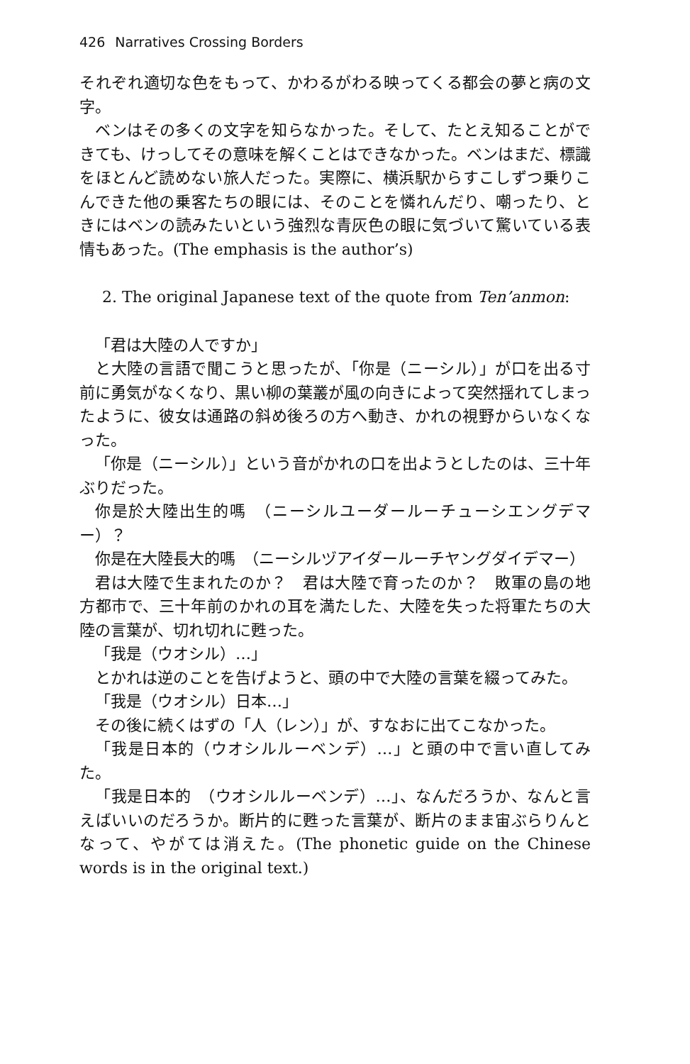426 Narratives Crossing Borders
それぞれ適切な色をもって、かわるがわる映ってくる都会の夢と病の文字。
ベンはその多くの文字を知らなかった。そして、たとえ知ることができても、けっしてその意味を解くことはできなかった。ベンはまだ、標識をほとんど読めない旅人だった。実際に、横浜駅からすこしずつ乗りこんできた他の乗客たちの眼には、そのことを憐れんだり、嘲ったり、ときにはベンの読みたいという強烈な青灰色の眼に気づいて驚いている表情もあった。(The emphasis is the author’s)
2. The original Japanese text of the quote from Ten’anmon:
「君は大陸の人ですか」
と大陸の言語で聞こうと思ったが、「你是（ニーシル）」が口を出る寸前に勇気がなくなり、黒い柳の葉叢が風の向きによって突然揺れてしまったように、彼女は通路の斜め後ろの方へ動き、かれの視野からいなくなった。
「你是（ニーシル）」という音がかれの口を出ようとしたのは、三十年ぶりだった。
你是於大陸出生的嗎　（ニーシルユーダールーチューシエングデマー）？
你是在大陸長大的嗎　（ニーシルヅアイダールーチヤングダイデマー）
君は大陸で生まれたのか？　君は大陸で育ったのか？　敗軍の島の地方都市で、三十年前のかれの耳を満たした、大陸を失った将軍たちの大陸の言葉が、切れ切れに甦った。
「我是（ウオシル）…」
とかれは逆のことを告げようと、頭の中で大陸の言葉を綴ってみた。
「我是（ウオシル）日本…」
その後に続くはずの「人（レン）」が、すなおに出てこなかった。
「我是日本的（ウオシルルーベンデ）…」と頭の中で言い直してみた。
「我是日本的　（ウオシルルーベンデ）…」、なんだろうか、なんと言えばいいのだろうか。断片的に甦った言葉が、断片のまま宙ぶらりんとなって、やがては消えた。(The phonetic guide on the Chinese words is in the original text.)